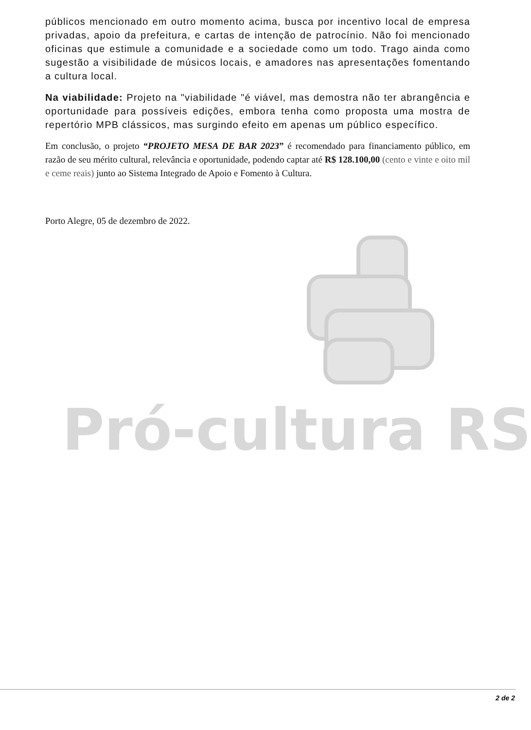públicos mencionado em outro momento acima, busca por incentivo local de empresa privadas, apoio da prefeitura, e cartas de intenção de patrocínio. Não foi mencionado oficinas que estimule a comunidade e a sociedade como um todo. Trago ainda como sugestão a visibilidade de músicos locais, e amadores nas apresentações fomentando a cultura local.
Na viabilidade: Projeto na "viabilidade "é viável, mas demostra não ter abrangência e oportunidade para possíveis edições, embora tenha como proposta uma mostra de repertório MPB clássicos, mas surgindo efeito em apenas um público específico.
Em conclusão, o projeto “PROJETO MESA DE BAR 2023” é recomendado para financiamento público, em razão de seu mérito cultural, relevância e oportunidade, podendo captar até R$ 128.100,00 (cento e vinte e oito mil e ceme reais) junto ao Sistema Integrado de Apoio e Fomento à Cultura.
Porto Alegre, 05 de dezembro de 2022.
Pró-cultura RS
2 de 2